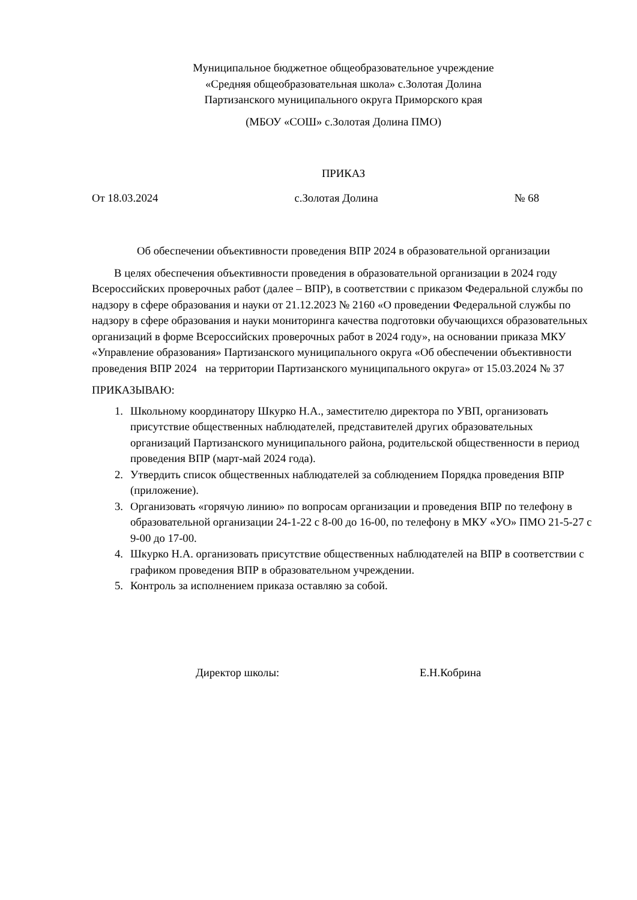Муниципальное бюджетное общеобразовательное учреждение
«Средняя общеобразовательная школа» с.Золотая Долина
Партизанского муниципального округа Приморского края
(МБОУ «СОШ» с.Золотая Долина ПМО)
ПРИКАЗ
От 18.03.2024 с.Золотая Долина № 68
Об обеспечении объективности проведения ВПР 2024 в образовательной организации
В целях обеспечения объективности проведения в образовательной организации в 2024 году Всероссийских проверочных работ (далее – ВПР), в соответствии с приказом Федеральной службы по надзору в сфере образования и науки от 21.12.2023 № 2160 «О проведении Федеральной службы по надзору в сфере образования и науки мониторинга качества подготовки обучающихся образовательных организаций в форме Всероссийских проверочных работ в 2024 году», на основании приказа МКУ «Управление образования» Партизанского муниципального округа «Об обеспечении объективности проведения ВПР 2024 на территории Партизанского муниципального округа» от 15.03.2024 № 37
ПРИКАЗЫВАЮ:
1. Школьному координатору Шкурко Н.А., заместителю директора по УВП, организовать присутствие общественных наблюдателей, представителей других образовательных организаций Партизанского муниципального района, родительской общественности в период проведения ВПР (март-май 2024 года).
2. Утвердить список общественных наблюдателей за соблюдением Порядка проведения ВПР (приложение).
3. Организовать «горячую линию» по вопросам организации и проведения ВПР по телефону в образовательной организации 24-1-22 с 8-00 до 16-00, по телефону в МКУ «УО» ПМО 21-5-27 с 9-00 до 17-00.
4. Шкурко Н.А. организовать присутствие общественных наблюдателей на ВПР в соответствии с графиком проведения ВПР в образовательном учреждении.
5. Контроль за исполнением приказа оставляю за собой.
Директор школы: Е.Н.Кобрина